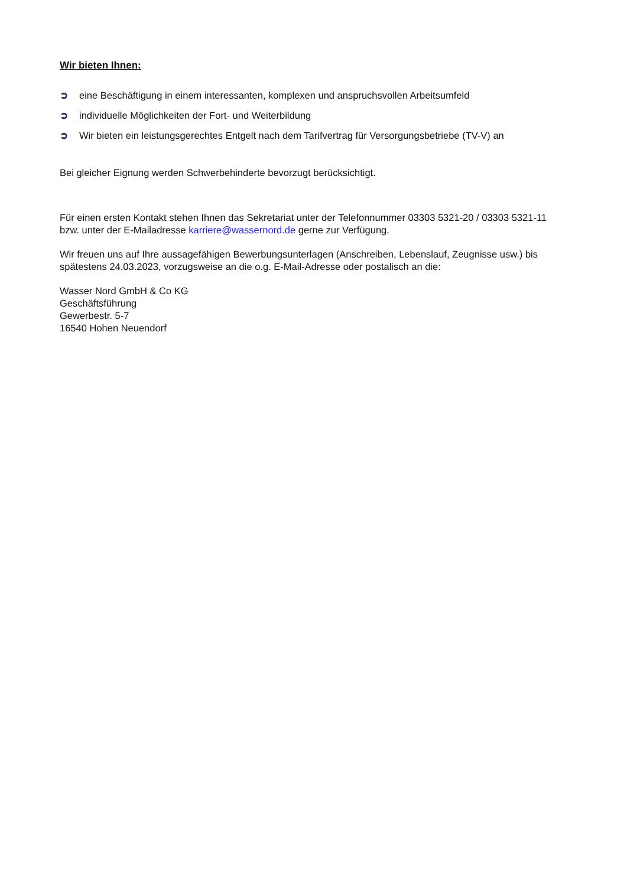Wir bieten Ihnen:
➲ eine Beschäftigung in einem interessanten, komplexen und anspruchsvollen Arbeitsumfeld
➲ individuelle Möglichkeiten der Fort- und Weiterbildung
➲ Wir bieten ein leistungsgerechtes Entgelt nach dem Tarifvertrag für Versorgungsbetriebe (TV-V) an
Bei gleicher Eignung werden Schwerbehinderte bevorzugt berücksichtigt.
Für einen ersten Kontakt stehen Ihnen das Sekretariat unter der Telefonnummer 03303 5321-20 / 03303 5321-11 bzw. unter der E-Mailadresse karriere@wassernord.de gerne zur Verfügung.
Wir freuen uns auf Ihre aussagefähigen Bewerbungsunterlagen (Anschreiben, Lebenslauf, Zeugnisse usw.) bis spätestens 24.03.2023, vorzugsweise an die o.g. E-Mail-Adresse oder postalisch an die:
Wasser Nord GmbH & Co KG
Geschäftsführung
Gewerbestr. 5-7
16540 Hohen Neuendorf